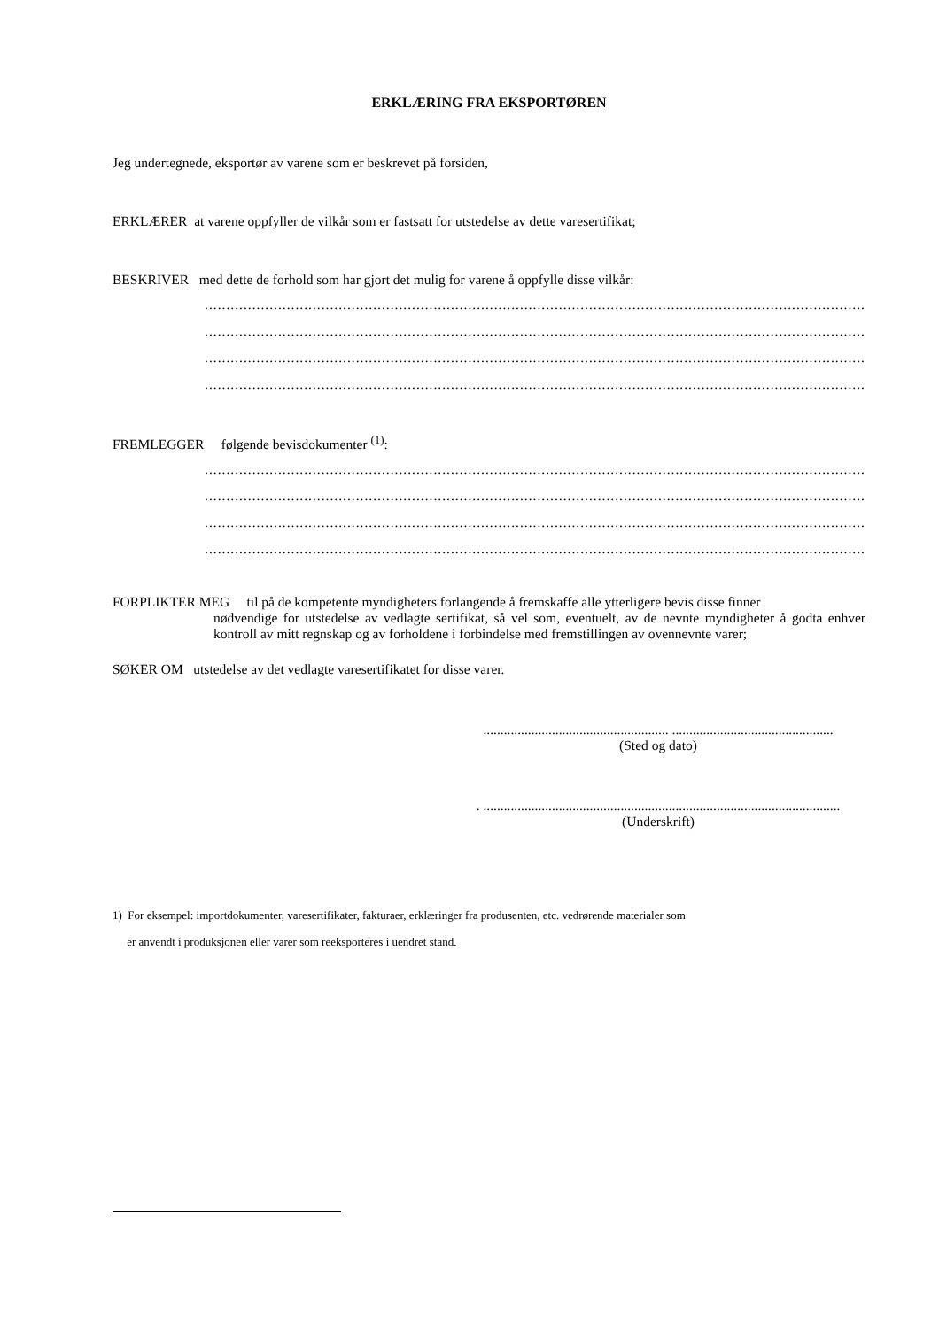ERKLÆRING FRA EKSPORTØREN
Jeg undertegnede, eksportør av varene som er beskrevet på forsiden,
ERKLÆRER at varene oppfyller de vilkår som er fastsatt for utstedelse av dette varesertifikat;
BESKRIVER med dette de forhold som har gjort det mulig for varene å oppfylle disse vilkår:
............................................................................................................................................................................................
............................................................................................................................................................................................
............................................................................................................................................................................................
............................................................................................................................................................................................
FREMLEGGER følgende bevisdokumenter <sup>(1)</sup>:
............................................................................................................................................................................................
............................................................................................................................................................................................
............................................................................................................................................................................................
............................................................................................................................................................................................
FORPLIKTER MEG til på de kompetente myndigheters forlangende å fremskaffe alle ytterligere bevis disse finner
nødvendige for utstedelse av vedlagte sertifikat, så vel som, eventuelt, av de nevnte myndigheter å godta enhver kontroll av mitt regnskap og av forholdene i forbindelse med fremstillingen av ovennevnte varer;
SØKER OM utstedelse av det vedlagte varesertifikatet for disse varer.
...................................................... ...............................................
(Sted og dato)
. ........................................................................................................
(Underskrift)
1) For eksempel: importdokumenter, varesertifikater, fakturaer, erklæringer fra produsenten, etc. vedrørende materialer som
er anvendt i produksjonen eller varer som reeksporteres i uendret stand.